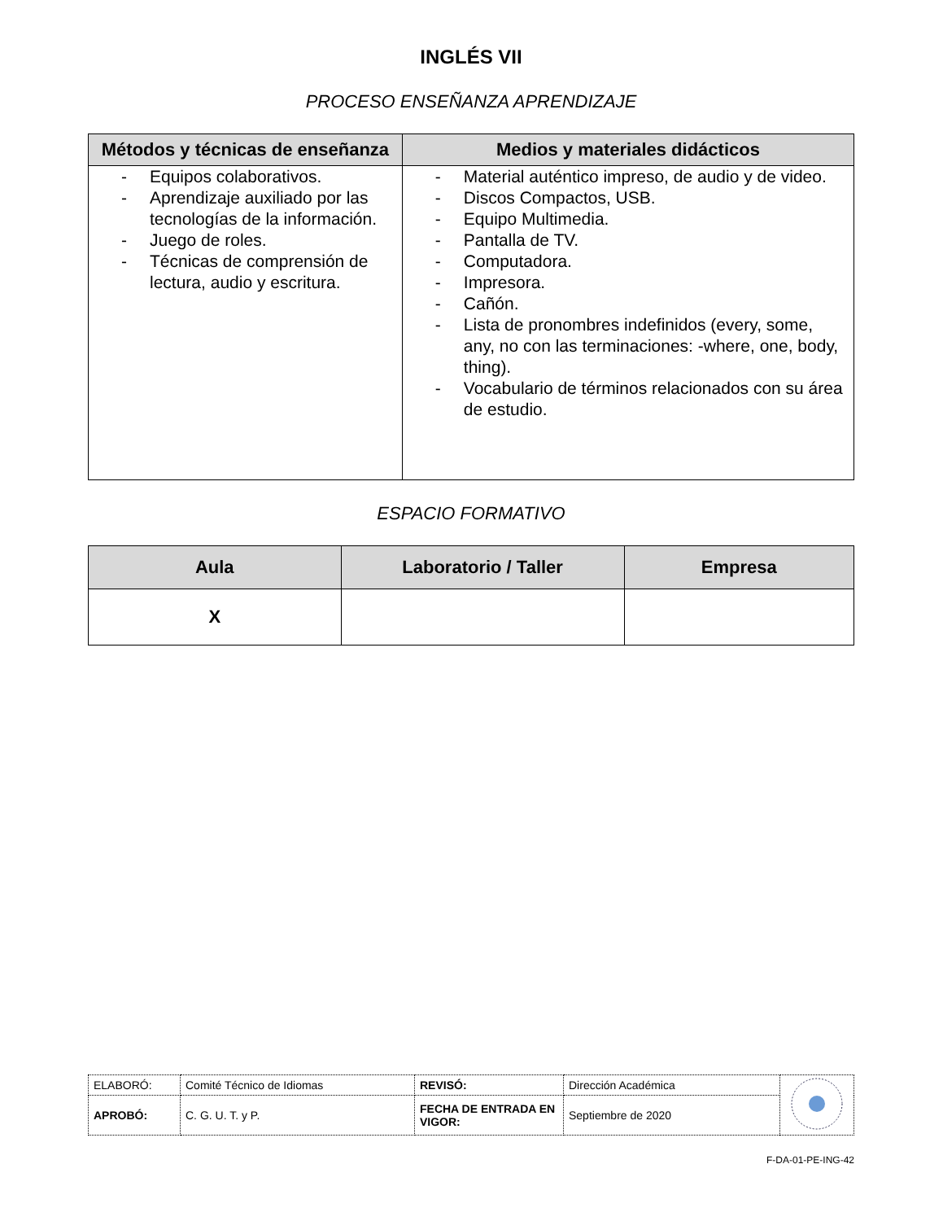INGLÉS VII
PROCESO ENSEÑANZA APRENDIZAJE
| Métodos y técnicas de enseñanza | Medios y materiales didácticos |
| --- | --- |
| - Equipos colaborativos. - Aprendizaje auxiliado por las tecnologías de la información. - Juego de roles. - Técnicas de comprensión de lectura, audio y escritura. | - Material auténtico impreso, de audio y de video. - Discos Compactos, USB. - Equipo Multimedia. - Pantalla de TV. - Computadora. - Impresora. - Cañón. - Lista de pronombres indefinidos (every, some, any, no con las terminaciones: -where, one, body, thing). - Vocabulario de términos relacionados con su área de estudio. |
ESPACIO FORMATIVO
| Aula | Laboratorio / Taller | Empresa |
| --- | --- | --- |
| X | | |
| ELABORÓ: | Comité Técnico de Idiomas | REVISÓ: | Dirección Académica | |
| APROBÓ: | C. G. U. T. y P. | FECHA DE ENTRADA EN VIGOR: | Septiembre de 2020 | |
F-DA-01-PE-ING-42